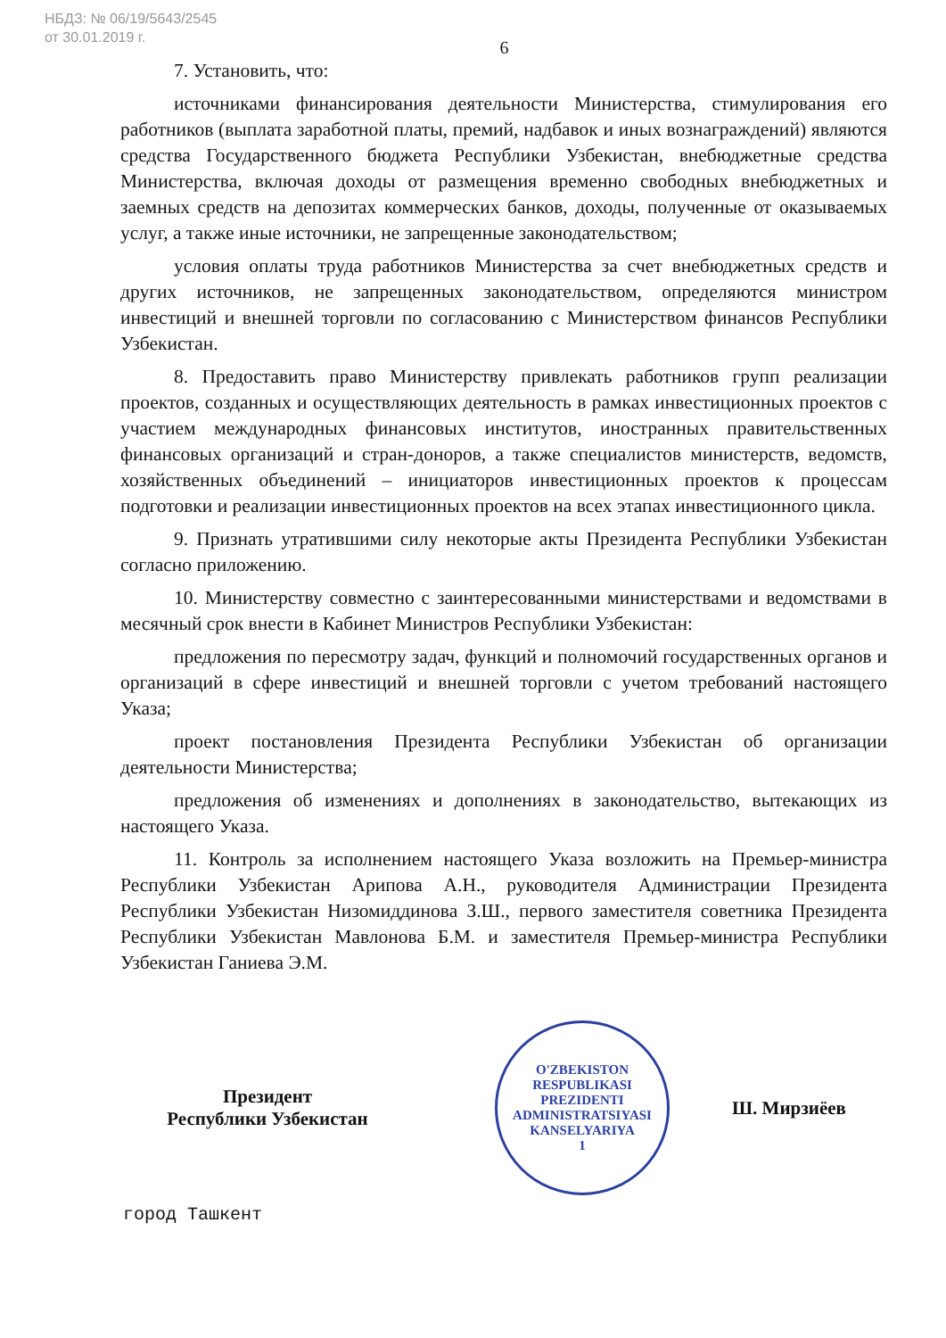НБДЗ: № 06/19/5643/2545
от 30.01.2019 г.
6
7. Установить, что:
источниками финансирования деятельности Министерства, стимулирования его работников (выплата заработной платы, премий, надбавок и иных вознаграждений) являются средства Государственного бюджета Республики Узбекистан, внебюджетные средства Министерства, включая доходы от размещения временно свободных внебюджетных и заемных средств на депозитах коммерческих банков, доходы, полученные от оказываемых услуг, а также иные источники, не запрещенные законодательством;
условия оплаты труда работников Министерства за счет внебюджетных средств и других источников, не запрещенных законодательством, определяются министром инвестиций и внешней торговли по согласованию с Министерством финансов Республики Узбекистан.
8. Предоставить право Министерству привлекать работников групп реализации проектов, созданных и осуществляющих деятельность в рамках инвестиционных проектов с участием международных финансовых институтов, иностранных правительственных финансовых организаций и стран-доноров, а также специалистов министерств, ведомств, хозяйственных объединений – инициаторов инвестиционных проектов к процессам подготовки и реализации инвестиционных проектов на всех этапах инвестиционного цикла.
9. Признать утратившими силу некоторые акты Президента Республики Узбекистан согласно приложению.
10. Министерству совместно с заинтересованными министерствами и ведомствами в месячный срок внести в Кабинет Министров Республики Узбекистан:
предложения по пересмотру задач, функций и полномочий государственных органов и организаций в сфере инвестиций и внешней торговли с учетом требований настоящего Указа;
проект постановления Президента Республики Узбекистан об организации деятельности Министерства;
предложения об изменениях и дополнениях в законодательство, вытекающих из настоящего Указа.
11. Контроль за исполнением настоящего Указа возложить на Премьер-министра Республики Узбекистан Арипова А.Н., руководителя Администрации Президента Республики Узбекистан Низомиддинова З.Ш., первого заместителя советника Президента Республики Узбекистан Мавлонова Б.М. и заместителя Премьер-министра Республики Узбекистан Ганиева Э.М.
Президент
Республики Узбекистан
O'ZBEKISTON RESPUBLIKASI PREZIDENTI ADMINISTRATSIYASI
KANSELYARIYA
1
Ш. Мирзиёев
город Ташкент